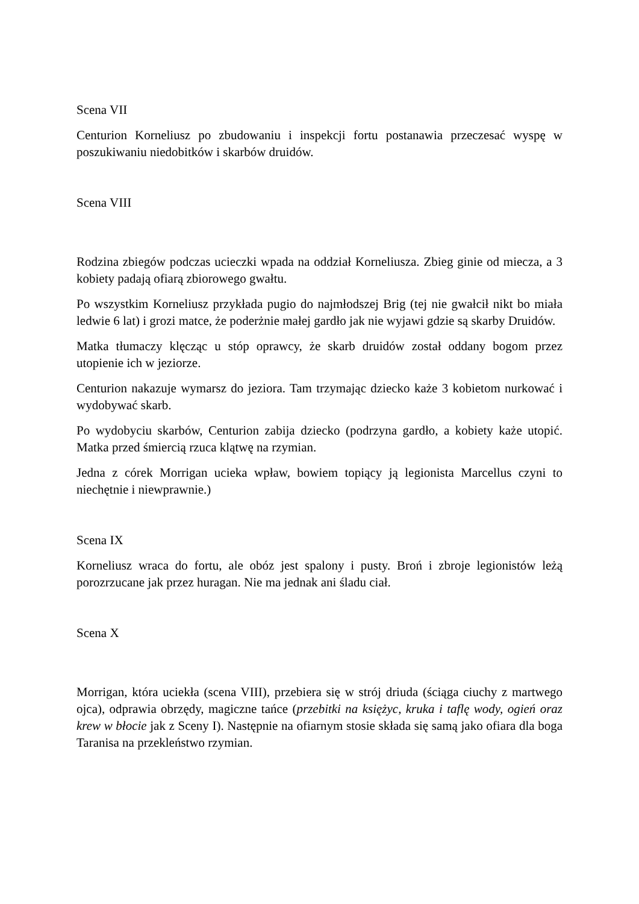Scena VII
Centurion Korneliusz po zbudowaniu i inspekcji fortu postanawia przeczesać wyspę w poszukiwaniu niedobitków i skarbów druidów.
Scena VIII
Rodzina zbiegów podczas ucieczki wpada na oddział Korneliusza. Zbieg ginie od miecza, a 3 kobiety padają ofiarą zbiorowego gwałtu.
Po wszystkim Korneliusz przykłada pugio do najmłodszej Brig (tej nie gwałcił nikt bo miała ledwie 6 lat) i grozi matce, że poderżnie małej gardło jak nie wyjawi gdzie są skarby Druidów.
Matka tłumaczy klęcząc u stóp oprawcy, że skarb druidów został oddany bogom przez utopienie ich w jeziorze.
Centurion nakazuje wymarsz do jeziora. Tam trzymając dziecko każe 3 kobietom nurkować i wydobywać skarb.
Po wydobyciu skarbów, Centurion zabija dziecko (podrzyna gardło, a kobiety każe utopić. Matka przed śmiercią rzuca klątwę na rzymian.
Jedna z córek Morrigan ucieka wpław, bowiem topiący ją legionista Marcellus czyni to niechętnie i niewprawnie.)
Scena IX
Korneliusz wraca do fortu, ale obóz jest spalony i pusty. Broń i zbroje legionistów leżą porozrzucane jak przez huragan. Nie ma jednak ani śladu ciał.
Scena X
Morrigan, która uciekła (scena VIII), przebiera się w strój driuda (ściąga ciuchy z martwego ojca), odprawia obrzędy, magiczne tańce (przebitki na księżyc, kruka i taflę wody, ogień oraz krew w błocie jak z Sceny I). Następnie na ofiarnym stosie składa się samą jako ofiara dla boga Taranisa na przekleństwo rzymian.